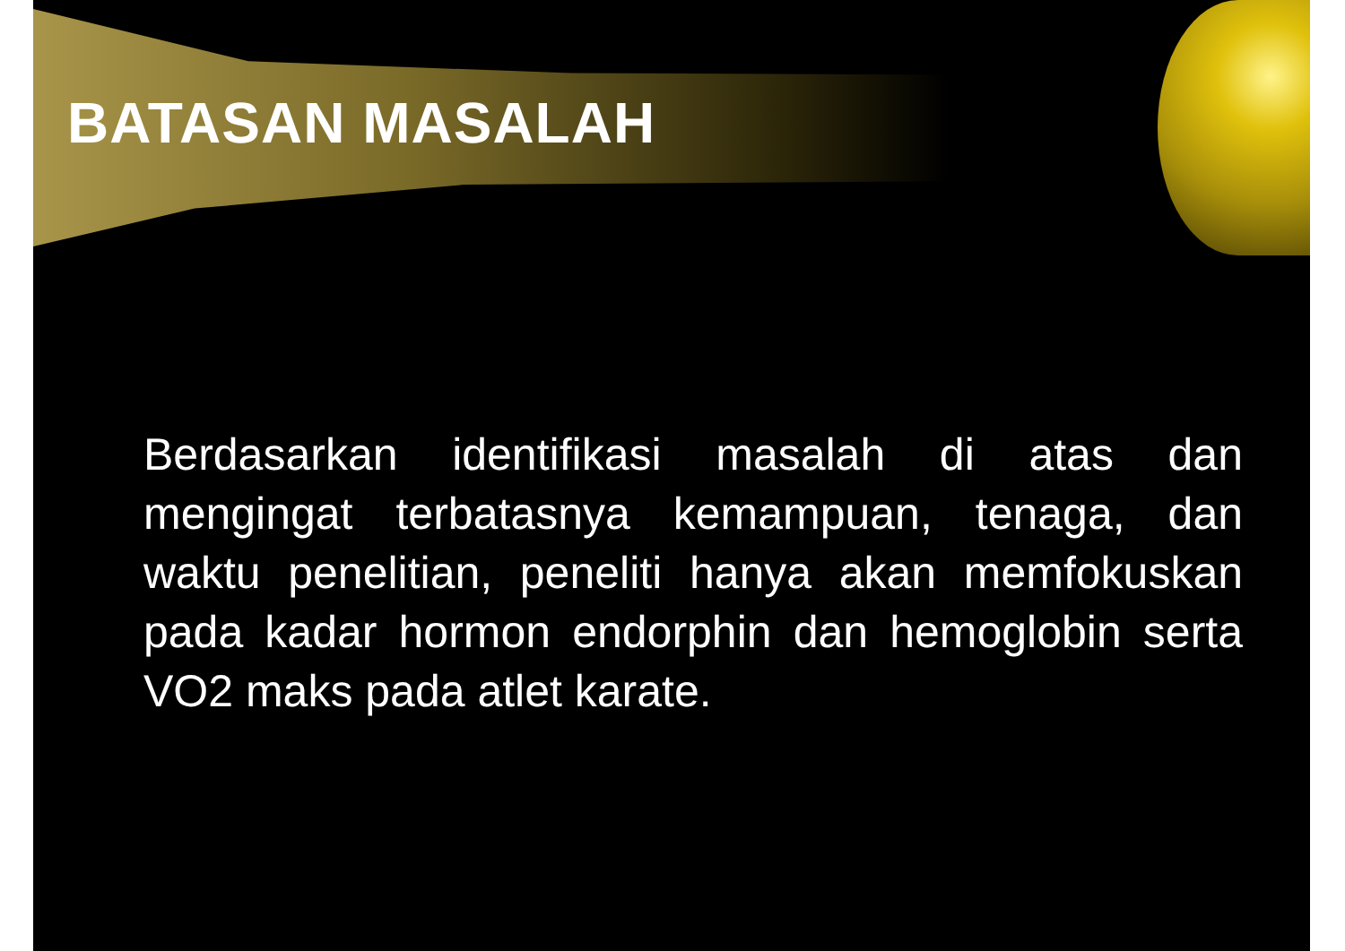BATASAN MASALAH
Berdasarkan identifikasi masalah di atas dan mengingat terbatasnya kemampuan, tenaga, dan waktu penelitian, peneliti hanya akan memfokuskan pada kadar hormon endorphin dan hemoglobin serta VO2 maks pada atlet karate.